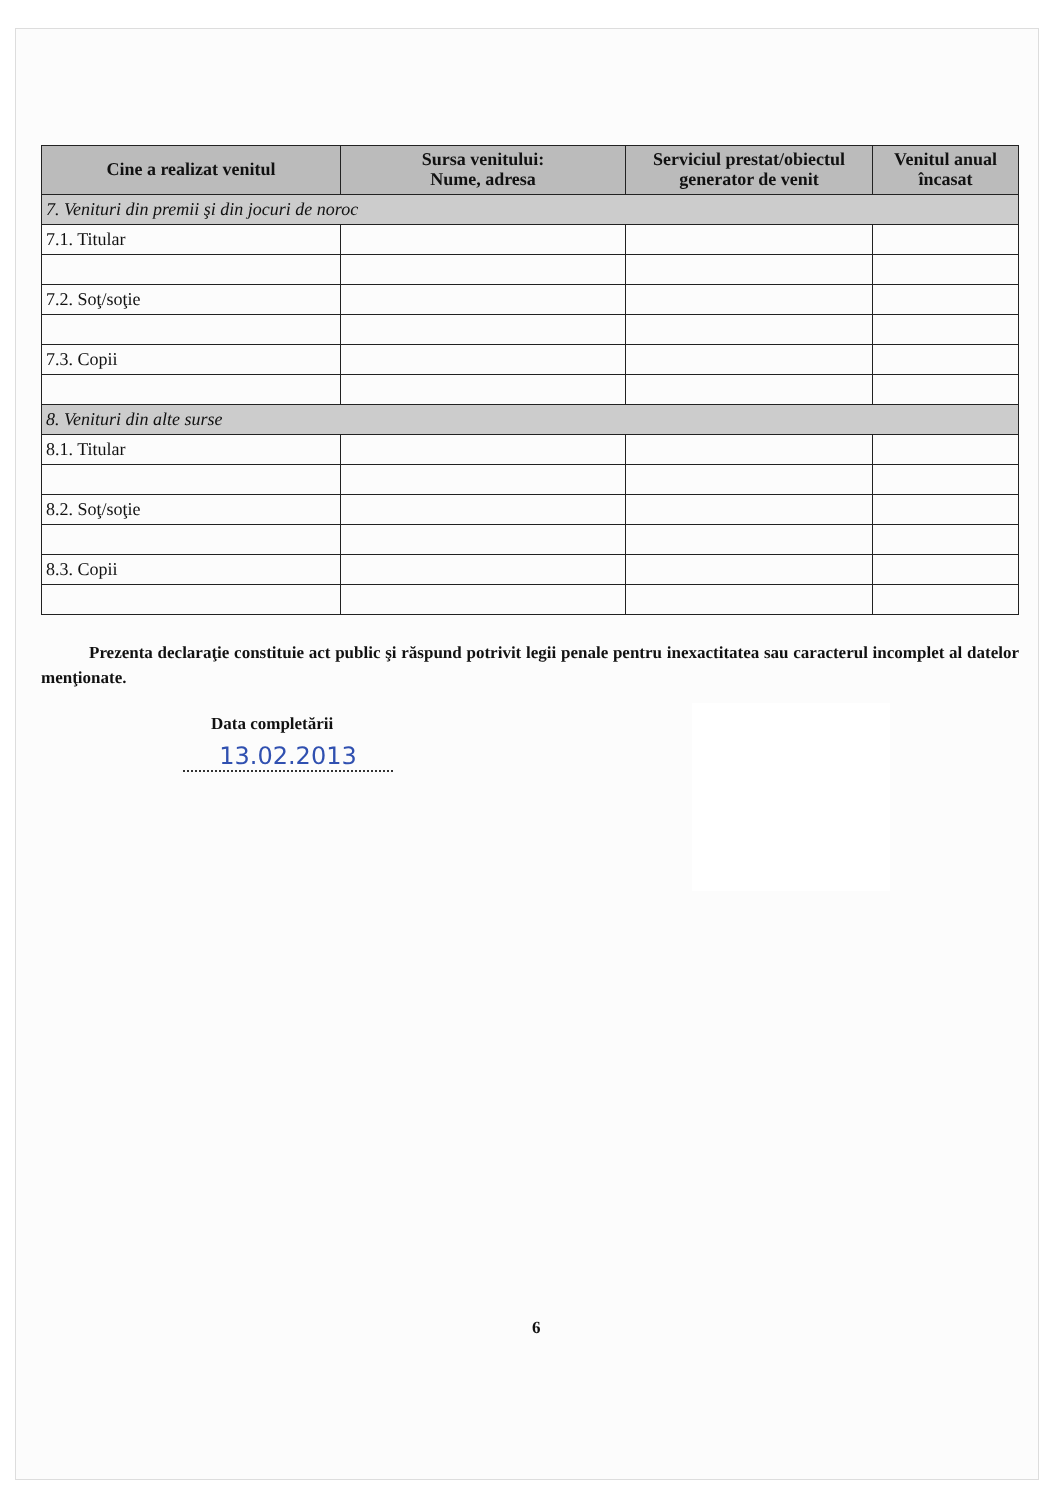| Cine a realizat venitul | Sursa venitului: Nume, adresa | Serviciul prestat/obiectul generator de venit | Venitul anual încasat |
| --- | --- | --- | --- |
| 7. Venituri din premii şi din jocuri de noroc | | | |
| 7.1. Titular | | | |
| 7.2. Soţ/soţie | | | |
| 7.3. Copii | | | |
| 8. Venituri din alte surse | | | |
| 8.1. Titular | | | |
| 8.2. Soţ/soţie | | | |
| 8.3. Copii | | | |
Prezenta declaraţie constituie act public şi răspund potrivit legii penale pentru inexactitatea sau caracterul incomplet al datelor menţionate.
Data completării
13.02.2013
6